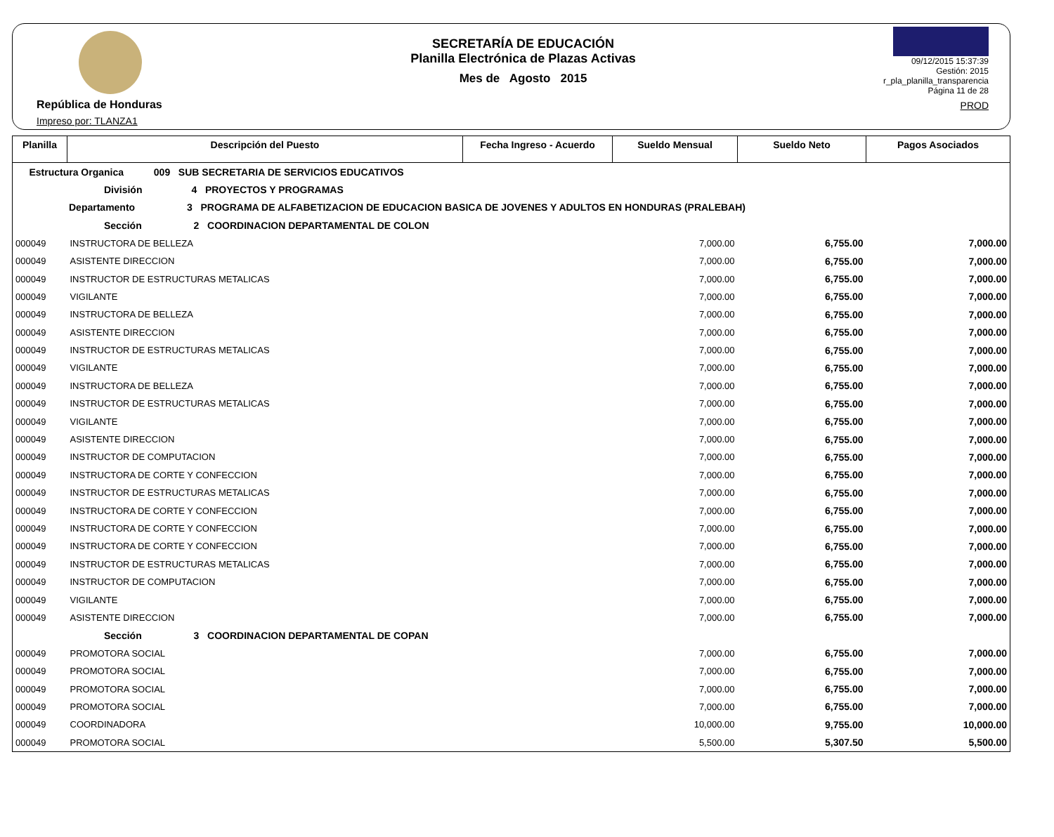República de Honduras
Impreso por: TLANZA1
SECRETARÍA DE EDUCACIÓN
Planilla Electrónica de Plazas Activas
Mes de Agosto 2015
09/12/2015 15:37:39
Gestión: 2015
r_pla_planilla_transparencia
Página 11 de 28
PROD
| Planilla | Descripción del Puesto | Fecha Ingreso - Acuerdo | Sueldo Mensual | Sueldo Neto | Pagos Asociados |
| --- | --- | --- | --- | --- | --- |
| Estructura Organica 009 SUB SECRETARIA DE SERVICIOS EDUCATIVOS | | | | | |
| División 4 PROYECTOS Y PROGRAMAS | | | | | |
| Departamento 3 PROGRAMA DE ALFABETIZACION DE EDUCACION BASICA DE JOVENES Y ADULTOS EN HONDURAS (PRALEBAH) | | | | | |
| Sección 2 COORDINACION DEPARTAMENTAL DE COLON | | | | | |
| 000049 | INSTRUCTORA DE BELLEZA | | 7,000.00 | 6,755.00 | 7,000.00 |
| 000049 | ASISTENTE DIRECCION | | 7,000.00 | 6,755.00 | 7,000.00 |
| 000049 | INSTRUCTOR DE ESTRUCTURAS METALICAS | | 7,000.00 | 6,755.00 | 7,000.00 |
| 000049 | VIGILANTE | | 7,000.00 | 6,755.00 | 7,000.00 |
| 000049 | INSTRUCTORA DE BELLEZA | | 7,000.00 | 6,755.00 | 7,000.00 |
| 000049 | ASISTENTE DIRECCION | | 7,000.00 | 6,755.00 | 7,000.00 |
| 000049 | INSTRUCTOR DE ESTRUCTURAS METALICAS | | 7,000.00 | 6,755.00 | 7,000.00 |
| 000049 | VIGILANTE | | 7,000.00 | 6,755.00 | 7,000.00 |
| 000049 | INSTRUCTORA DE BELLEZA | | 7,000.00 | 6,755.00 | 7,000.00 |
| 000049 | INSTRUCTOR DE ESTRUCTURAS METALICAS | | 7,000.00 | 6,755.00 | 7,000.00 |
| 000049 | VIGILANTE | | 7,000.00 | 6,755.00 | 7,000.00 |
| 000049 | ASISTENTE DIRECCION | | 7,000.00 | 6,755.00 | 7,000.00 |
| 000049 | INSTRUCTOR DE COMPUTACION | | 7,000.00 | 6,755.00 | 7,000.00 |
| 000049 | INSTRUCTORA DE CORTE Y CONFECCION | | 7,000.00 | 6,755.00 | 7,000.00 |
| 000049 | INSTRUCTOR DE ESTRUCTURAS METALICAS | | 7,000.00 | 6,755.00 | 7,000.00 |
| 000049 | INSTRUCTORA DE CORTE Y CONFECCION | | 7,000.00 | 6,755.00 | 7,000.00 |
| 000049 | INSTRUCTORA DE CORTE Y CONFECCION | | 7,000.00 | 6,755.00 | 7,000.00 |
| 000049 | INSTRUCTORA DE CORTE Y CONFECCION | | 7,000.00 | 6,755.00 | 7,000.00 |
| 000049 | INSTRUCTOR DE ESTRUCTURAS METALICAS | | 7,000.00 | 6,755.00 | 7,000.00 |
| 000049 | INSTRUCTOR DE COMPUTACION | | 7,000.00 | 6,755.00 | 7,000.00 |
| 000049 | VIGILANTE | | 7,000.00 | 6,755.00 | 7,000.00 |
| 000049 | ASISTENTE DIRECCION | | 7,000.00 | 6,755.00 | 7,000.00 |
| Sección 3 COORDINACION DEPARTAMENTAL DE COPAN | | | | | |
| 000049 | PROMOTORA SOCIAL | | 7,000.00 | 6,755.00 | 7,000.00 |
| 000049 | PROMOTORA SOCIAL | | 7,000.00 | 6,755.00 | 7,000.00 |
| 000049 | PROMOTORA SOCIAL | | 7,000.00 | 6,755.00 | 7,000.00 |
| 000049 | PROMOTORA SOCIAL | | 7,000.00 | 6,755.00 | 7,000.00 |
| 000049 | COORDINADORA | | 10,000.00 | 9,755.00 | 10,000.00 |
| 000049 | PROMOTORA SOCIAL | | 5,500.00 | 5,307.50 | 5,500.00 |